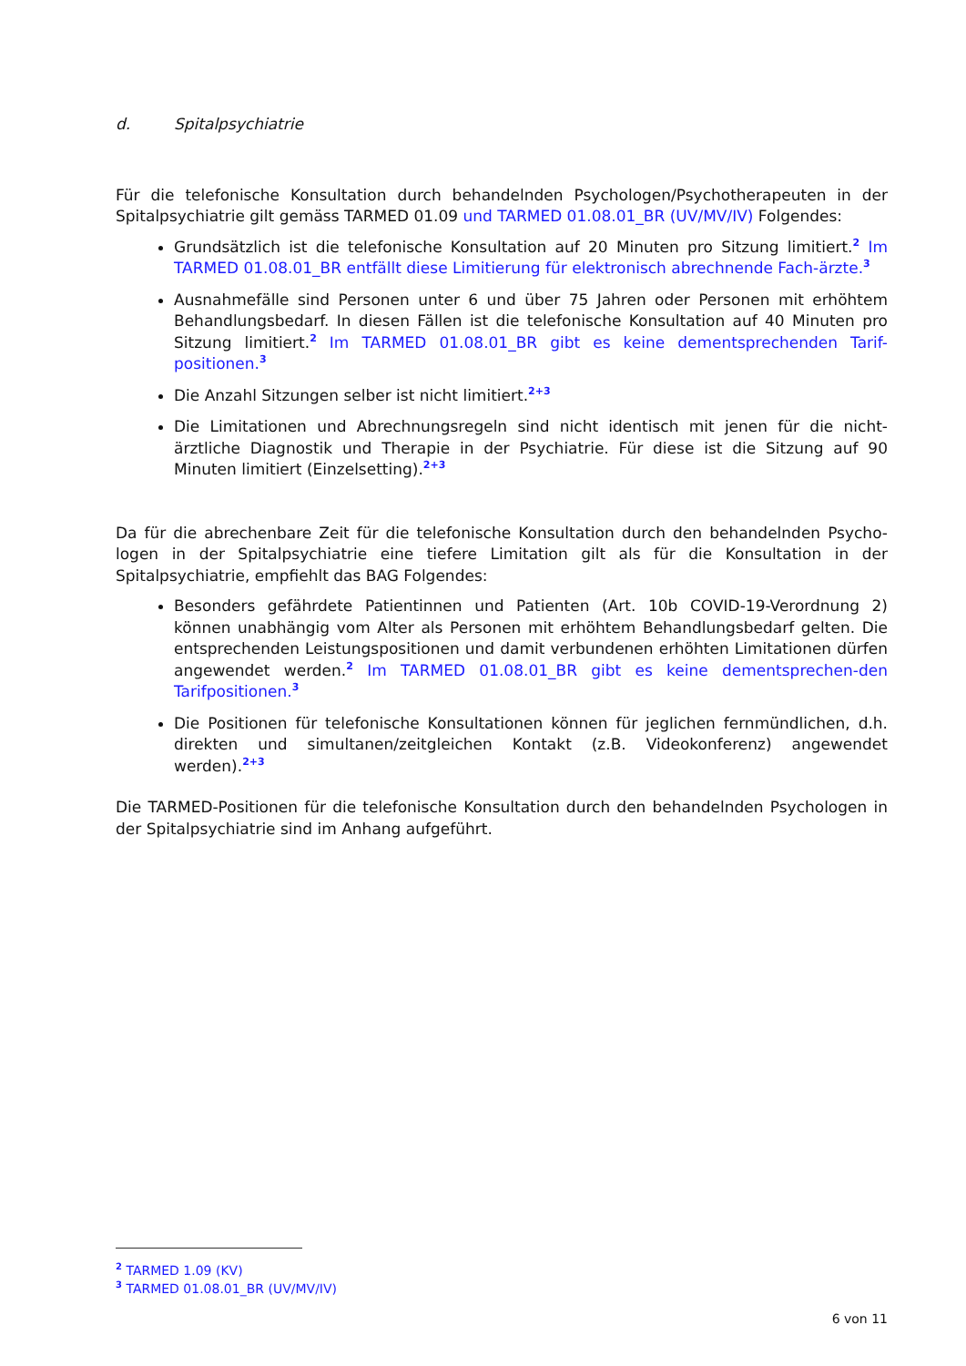d. Spitalpsychiatrie
Für die telefonische Konsultation durch behandelnden Psychologen/Psychotherapeuten in der Spitalpsychiatrie gilt gemäss TARMED 01.09 und TARMED 01.08.01_BR (UV/MV/IV) Folgendes:
Grundsätzlich ist die telefonische Konsultation auf 20 Minuten pro Sitzung limitiert.<sup>2</sup> Im TARMED 01.08.01_BR entfällt diese Limitierung für elektronisch abrechnende Fach-ärzte.<sup>3</sup>
Ausnahmefälle sind Personen unter 6 und über 75 Jahren oder Personen mit erhöhtem Behandlungsbedarf. In diesen Fällen ist die telefonische Konsultation auf 40 Minuten pro Sitzung limitiert.<sup>2</sup> Im TARMED 01.08.01_BR gibt es keine dementsprechenden Tarif-positionen.<sup>3</sup>
Die Anzahl Sitzungen selber ist nicht limitiert.<sup>2+3</sup>
Die Limitationen und Abrechnungsregeln sind nicht identisch mit jenen für die nicht-ärztliche Diagnostik und Therapie in der Psychiatrie. Für diese ist die Sitzung auf 90 Minuten limitiert (Einzelsetting).<sup>2+3</sup>
Da für die abrechenbare Zeit für die telefonische Konsultation durch den behandelnden Psycho-logen in der Spitalpsychiatrie eine tiefere Limitation gilt als für die Konsultation in der Spitalpsychiatrie, empfiehlt das BAG Folgendes:
Besonders gefährdete Patientinnen und Patienten (Art. 10b COVID-19-Verordnung 2) können unabhängig vom Alter als Personen mit erhöhtem Behandlungsbedarf gelten. Die entsprechenden Leistungspositionen und damit verbundenen erhöhten Limitationen dürfen angewendet werden.<sup>2</sup> Im TARMED 01.08.01_BR gibt es keine dementsprechen-den Tarifpositionen.<sup>3</sup>
Die Positionen für telefonische Konsultationen können für jeglichen fernmündlichen, d.h. direkten und simultanen/zeitgleichen Kontakt (z.B. Videokonferenz) angewendet werden).<sup>2+3</sup>
Die TARMED-Positionen für die telefonische Konsultation durch den behandelnden Psychologen in der Spitalpsychiatrie sind im Anhang aufgeführt.
<sup>2</sup> TARMED 1.09 (KV)
<sup>3</sup> TARMED 01.08.01_BR (UV/MV/IV)
6 von 11